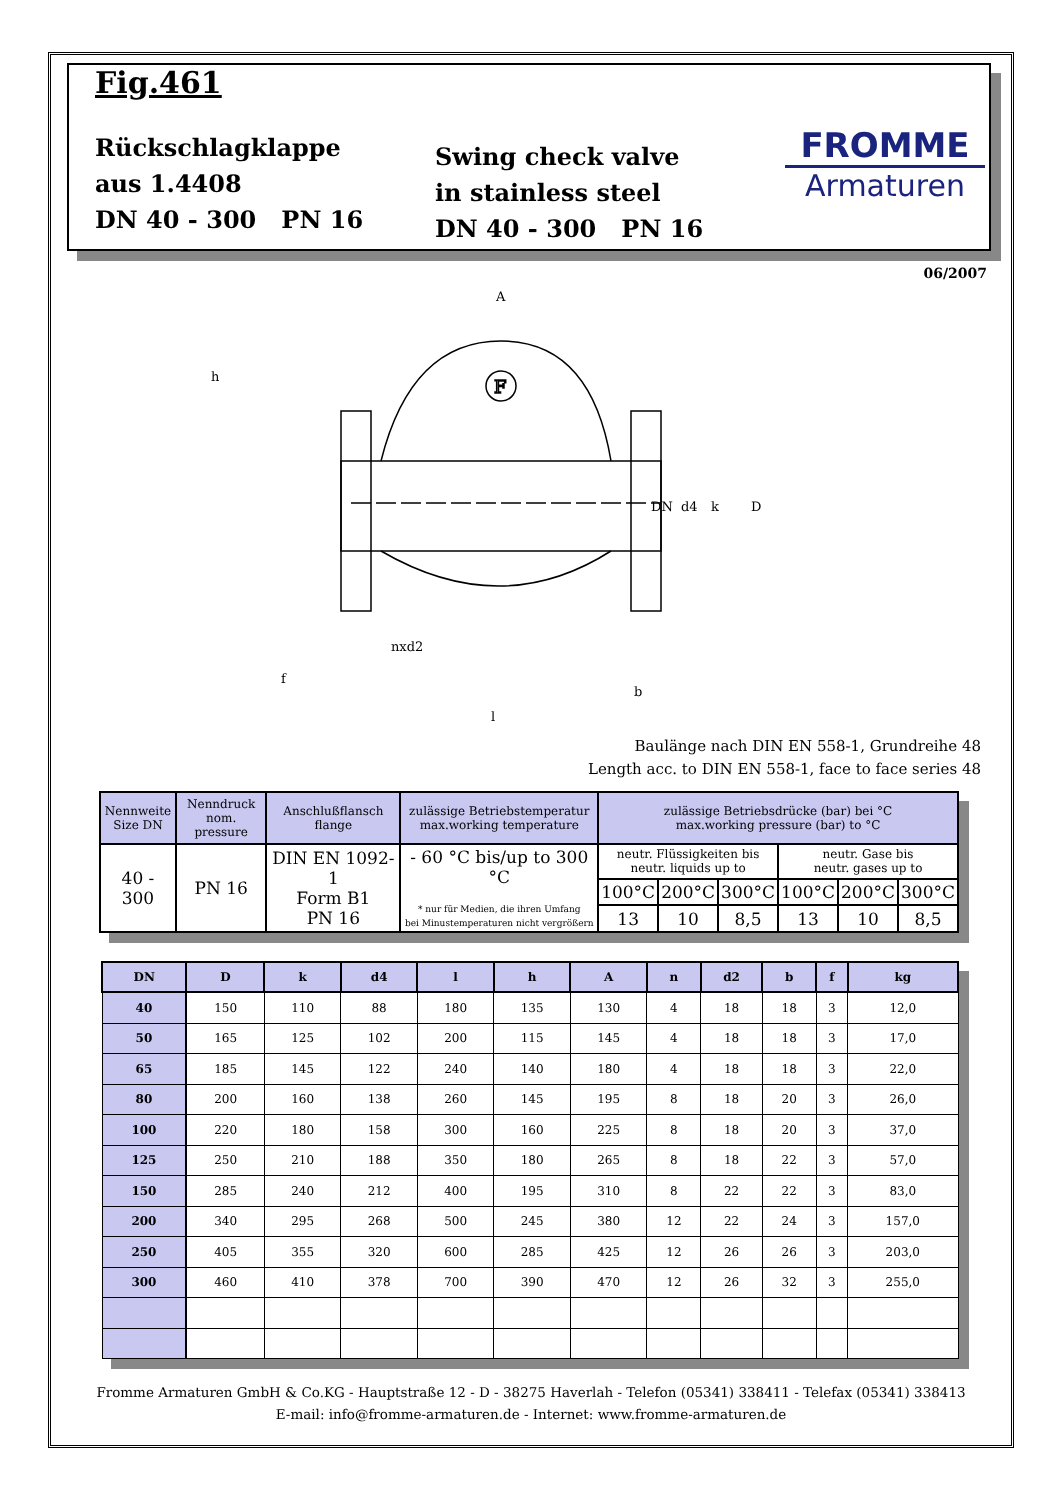Fig.461
Rückschlagklappe
aus 1.4408
DN 40 - 300 PN 16
Swing check valve
in stainless steel
DN 40 - 300 PN 16
FROMME
Armaturen
06/2007
F
A
DN
d4
k
D
h
nxd2
f
b
l
Baulänge nach DIN EN 558-1, Grundreihe 48
Length acc. to DIN EN 558-1, face to face series 48
| Nennweite Size DN | Nenndruck nom. pressure | Anschlußflansch flange | zulässige Betriebstemperatur max.working temperature | zulässige Betriebsdrücke (bar) bei °C max.working pressure (bar) to °C | | | | | |
| --- | --- | --- | --- | --- | --- | --- | --- | --- | --- |
| 40 - 300 | PN 16 | DIN EN 1092-1 Form B1 PN 16 | - 60 °C bis/up to 300 °C * nur für Medien, die ihren Umfang bei Minustemperaturen nicht vergrößern | neutr. Flüssigkeiten bis neutr. liquids up to | | | neutr. Gase bis neutr. gases up to | | |
| | | | | 100°C | 200°C | 300°C | 100°C | 200°C | 300°C |
| | | | | 13 | 10 | 8,5 | 13 | 10 | 8,5 |
| DN | D | k | d4 | l | h | A | n | d2 | b | f | kg |
| --- | --- | --- | --- | --- | --- | --- | --- | --- | --- | --- | --- |
| 40 | 150 | 110 | 88 | 180 | 135 | 130 | 4 | 18 | 18 | 3 | 12,0 |
| 50 | 165 | 125 | 102 | 200 | 115 | 145 | 4 | 18 | 18 | 3 | 17,0 |
| 65 | 185 | 145 | 122 | 240 | 140 | 180 | 4 | 18 | 18 | 3 | 22,0 |
| 80 | 200 | 160 | 138 | 260 | 145 | 195 | 8 | 18 | 20 | 3 | 26,0 |
| 100 | 220 | 180 | 158 | 300 | 160 | 225 | 8 | 18 | 20 | 3 | 37,0 |
| 125 | 250 | 210 | 188 | 350 | 180 | 265 | 8 | 18 | 22 | 3 | 57,0 |
| 150 | 285 | 240 | 212 | 400 | 195 | 310 | 8 | 22 | 22 | 3 | 83,0 |
| 200 | 340 | 295 | 268 | 500 | 245 | 380 | 12 | 22 | 24 | 3 | 157,0 |
| 250 | 405 | 355 | 320 | 600 | 285 | 425 | 12 | 26 | 26 | 3 | 203,0 |
| 300 | 460 | 410 | 378 | 700 | 390 | 470 | 12 | 26 | 32 | 3 | 255,0 |
Fromme Armaturen GmbH & Co.KG - Hauptstraße 12 - D - 38275 Haverlah - Telefon (05341) 338411 - Telefax (05341) 338413
E-mail: info@fromme-armaturen.de - Internet: www.fromme-armaturen.de